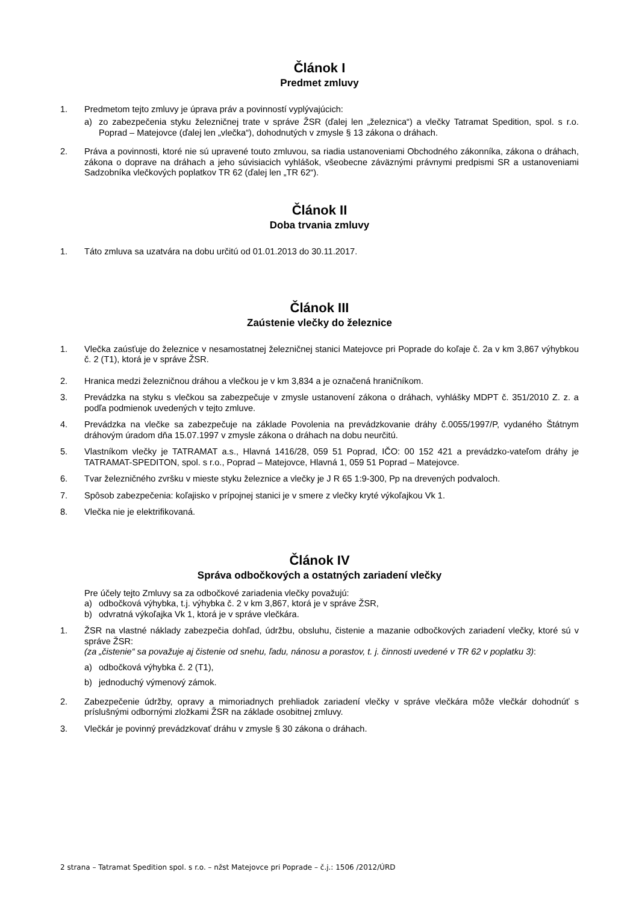Článok I
Predmet zmluvy
1. Predmetom tejto zmluvy je úprava práv a povinností vyplývajúcich:
a) zo zabezpečenia styku železničnej trate v správe ŽSR (ďalej len „železnica“) a vlečky Tatramat Spedition, spol. s r.o. Poprad – Matejovce (ďalej len „vlečka“), dohodnutých v zmysle § 13 zákona o dráhach.
2. Práva a povinnosti, ktoré nie sú upravené touto zmluvou, sa riadia ustanoveniami Obchodného zákonníka, zákona o dráhach, zákona o doprave na dráhach a jeho súvisiacich vyhlášok, všeobecne záväznými právnymi predpismi SR a ustanoveniami Sadzobníka vlečkových poplatkov TR 62 (ďalej len „TR 62“).
Článok II
Doba trvania zmluvy
1. Táto zmluva sa uzatvára na dobu určitú od 01.01.2013 do 30.11.2017.
Článok III
Zaústenie vlečky do železnice
1. Vlečka zaúsťuje do železnice v nesamostatnej železničnej stanici Matejovce pri Poprade do koľaje č. 2a v km 3,867 výhybkou č. 2 (T1), ktorá je v správe ŽSR.
2. Hranica medzi železničnou dráhou a vlečkou je v km 3,834 a je označená hraničníkom.
3. Prevádzka na styku s vlečkou sa zabezpečuje v zmysle ustanovení zákona o dráhach, vyhlášky MDPT č. 351/2010 Z. z. a podľa podmienok uvedených v tejto zmluve.
4. Prevádzka na vlečke sa zabezpečuje na základe Povolenia na prevádzkovanie dráhy č.0055/1997/P, vydaného Štátnym dráhovým úradom dňa 15.07.1997 v zmysle zákona o dráhach na dobu neurčitú.
5. Vlastníkom vlečky je TATRAMAT a.s., Hlavná 1416/28, 059 51 Poprad, IČO: 00 152 421 a prevádzko-vateľom dráhy je TATRAMAT-SPEDITON, spol. s r.o., Poprad – Matejovce, Hlavná 1, 059 51 Poprad – Matejovce.
6. Tvar železničného zvršku v mieste styku železnice a vlečky je J R 65 1:9-300, Pp na drevených podvaloch.
7. Spôsob zabezpečenia: koľajisko v prípojnej stanici je v smere z vlečky kryté výkoľajkou Vk 1.
8. Vlečka nie je elektrifikovaná.
Článok IV
Správa odbočkových a ostatných zariadení vlečky
Pre účely tejto Zmluvy sa za odbočkové zariadenia vlečky považujú:
a) odbočková výhybka, t.j. výhybka č. 2 v km 3,867, ktorá je v správe ŽSR,
b) odvratná výkoľajka Vk 1, ktorá je v správe vlečkára.
1. ŽSR na vlastné náklady zabezpečia dohľad, údržbu, obsluhu, čistenie a mazanie odbočkových zariadení vlečky, ktoré sú v správe ŽSR:
(za „čistenie“ sa považuje aj čistenie od snehu, ľadu, nánosu a porastov, t. j. činnosti uvedené v TR 62 v poplatku 3):
a) odbočková výhybka č. 2 (T1),
b) jednoduchý výmenový zámok.
2. Zabezpečenie údržby, opravy a mimoriadnych prehliadok zariadení vlečky v správe vlečkára môže vlečkár dohodnúť s príslušnými odbornými zložkami ŽSR na základe osobitnej zmluvy.
3. Vlečkár je povinný prevádzkovať dráhu v zmysle § 30 zákona o dráhach.
2 strana – Tatramat Spedition spol. s r.o. – nžst Matejovce pri Poprade – č.j.: 1506 /2012/ÚRD